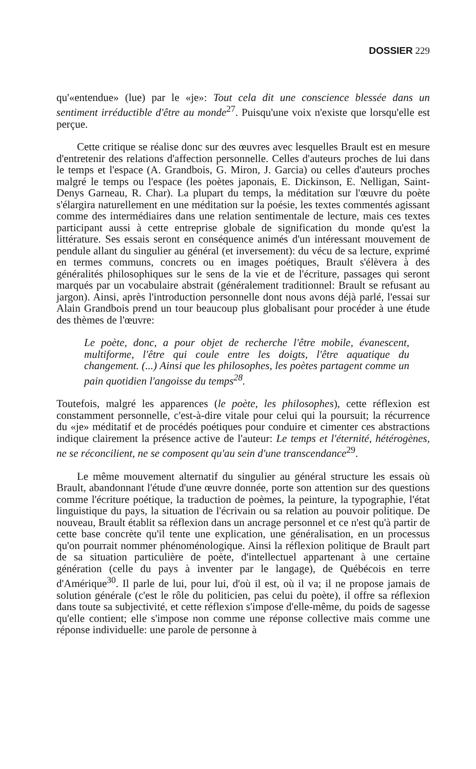DOSSIER 229
qu'«entendue» (lue) par le «je»: Tout cela dit une conscience blessée dans un sentiment irréductible d'être au monde<sup>27</sup>. Puisqu'une voix n'existe que lorsqu'elle est perçue.
Cette critique se réalise donc sur des œuvres avec lesquelles Brault est en mesure d'entretenir des relations d'affection personnelle. Celles d'auteurs proches de lui dans le temps et l'espace (A. Grandbois, G. Miron, J. Garcia) ou celles d'auteurs proches malgré le temps ou l'espace (les poètes japonais, E. Dickinson, E. Nelligan, Saint-Denys Garneau, R. Char). La plupart du temps, la méditation sur l'œuvre du poète s'élargira naturellement en une méditation sur la poésie, les textes commentés agissant comme des intermédiaires dans une relation sentimentale de lecture, mais ces textes participant aussi à cette entreprise globale de signification du monde qu'est la littérature. Ses essais seront en conséquence animés d'un intéressant mouvement de pendule allant du singulier au général (et inversement): du vécu de sa lecture, exprimé en termes communs, concrets ou en images poétiques, Brault s'élèvera à des généralités philosophiques sur le sens de la vie et de l'écriture, passages qui seront marqués par un vocabulaire abstrait (généralement traditionnel: Brault se refusant au jargon). Ainsi, après l'introduction personnelle dont nous avons déjà parlé, l'essai sur Alain Grandbois prend un tour beaucoup plus globalisant pour procéder à une étude des thèmes de l'œuvre:
Le poète, donc, a pour objet de recherche l'être mobile, évanescent, multiforme, l'être qui coule entre les doigts, l'être aquatique du changement. (...) Ainsi que les philosophes, les poètes partagent comme un pain quotidien l'angoisse du temps<sup>28</sup>.
Toutefois, malgré les apparences (le poète, les philosophes), cette réflexion est constamment personnelle, c'est-à-dire vitale pour celui qui la poursuit; la récurrence du «je» méditatif et de procédés poétiques pour conduire et cimenter ces abstractions indique clairement la présence active de l'auteur: Le temps et l'éternité, hétérogènes, ne se réconcilient, ne se composent qu'au sein d'une transcendance<sup>29</sup>.
Le même mouvement alternatif du singulier au général structure les essais où Brault, abandonnant l'étude d'une œuvre donnée, porte son attention sur des questions comme l'écriture poétique, la traduction de poèmes, la peinture, la typographie, l'état linguistique du pays, la situation de l'écrivain ou sa relation au pouvoir politique. De nouveau, Brault établit sa réflexion dans un ancrage personnel et ce n'est qu'à partir de cette base concrète qu'il tente une explication, une généralisation, en un processus qu'on pourrait nommer phénoménologique. Ainsi la réflexion politique de Brault part de sa situation particulière de poète, d'intellectuel appartenant à une certaine génération (celle du pays à inventer par le langage), de Québécois en terre d'Amérique<sup>30</sup>. Il parle de lui, pour lui, d'où il est, où il va; il ne propose jamais de solution générale (c'est le rôle du politicien, pas celui du poète), il offre sa réflexion dans toute sa subjectivité, et cette réflexion s'impose d'elle-même, du poids de sagesse qu'elle contient; elle s'impose non comme une réponse collective mais comme une réponse individuelle: une parole de personne à